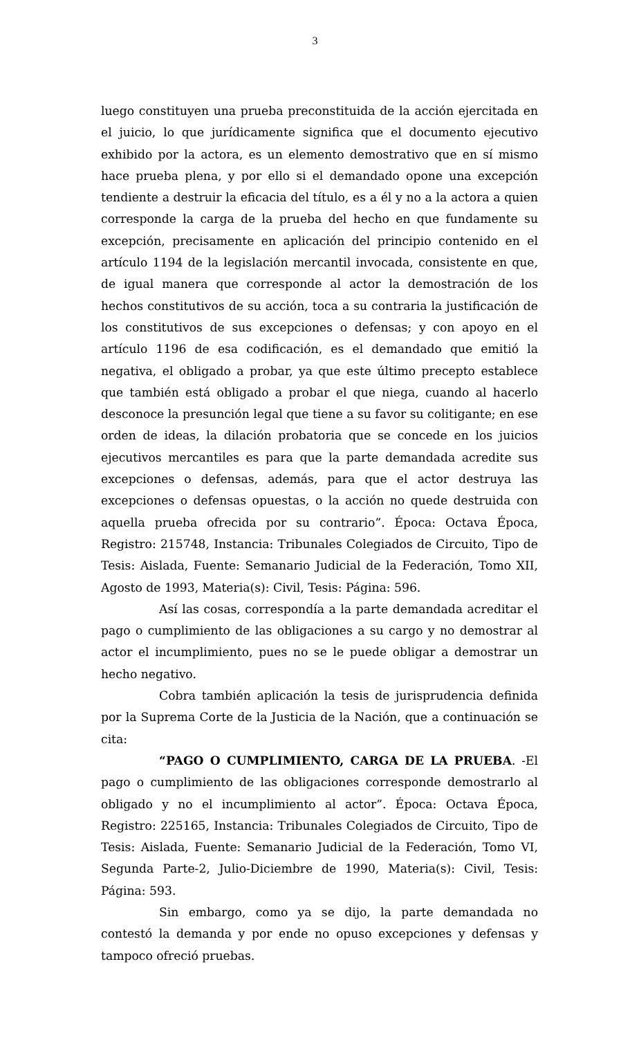3
luego constituyen una prueba preconstituida de la acción ejercitada en el juicio, lo que jurídicamente significa que el documento ejecutivo exhibido por la actora, es un elemento demostrativo que en sí mismo hace prueba plena, y por ello si el demandado opone una excepción tendiente a destruir la eficacia del título, es a él y no a la actora a quien corresponde la carga de la prueba del hecho en que fundamente su excepción, precisamente en aplicación del principio contenido en el artículo 1194 de la legislación mercantil invocada, consistente en que, de igual manera que corresponde al actor la demostración de los hechos constitutivos de su acción, toca a su contraria la justificación de los constitutivos de sus excepciones o defensas; y con apoyo en el artículo 1196 de esa codificación, es el demandado que emitió la negativa, el obligado a probar, ya que este último precepto establece que también está obligado a probar el que niega, cuando al hacerlo desconoce la presunción legal que tiene a su favor su colitigante; en ese orden de ideas, la dilación probatoria que se concede en los juicios ejecutivos mercantiles es para que la parte demandada acredite sus excepciones o defensas, además, para que el actor destruya las excepciones o defensas opuestas, o la acción no quede destruida con aquella prueba ofrecida por su contrario”. Época: Octava Época, Registro: 215748, Instancia: Tribunales Colegiados de Circuito, Tipo de Tesis: Aislada, Fuente: Semanario Judicial de la Federación, Tomo XII, Agosto de 1993, Materia(s): Civil, Tesis: Página: 596.
Así las cosas, correspondía a la parte demandada acreditar el pago o cumplimiento de las obligaciones a su cargo y no demostrar al actor el incumplimiento, pues no se le puede obligar a demostrar un hecho negativo.
Cobra también aplicación la tesis de jurisprudencia definida por la Suprema Corte de la Justicia de la Nación, que a continuación se cita:
“PAGO O CUMPLIMIENTO, CARGA DE LA PRUEBA. -El pago o cumplimiento de las obligaciones corresponde demostrarlo al obligado y no el incumplimiento al actor”. Época: Octava Época, Registro: 225165, Instancia: Tribunales Colegiados de Circuito, Tipo de Tesis: Aislada, Fuente: Semanario Judicial de la Federación, Tomo VI, Segunda Parte-2, Julio-Diciembre de 1990, Materia(s): Civil, Tesis: Página: 593.
Sin embargo, como ya se dijo, la parte demandada no contestó la demanda y por ende no opuso excepciones y defensas y tampoco ofreció pruebas.